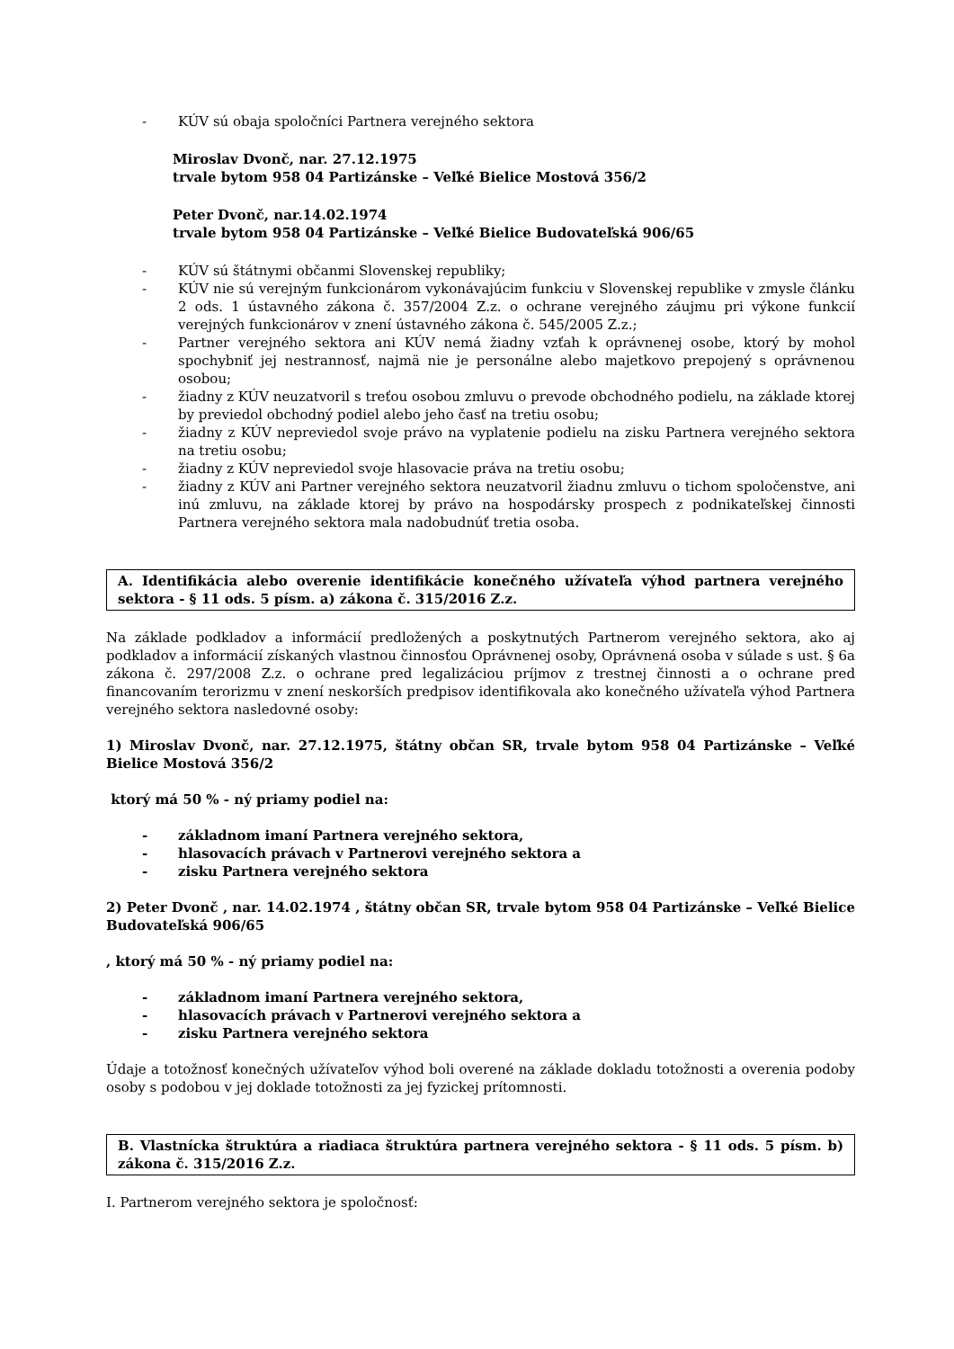- KÚV sú obaja spoločníci Partnera verejného sektora
Miroslav Dvonč, nar. 27.12.1975
trvale bytom 958 04 Partizánske – Veľké Bielice Mostová 356/2
Peter Dvonč, nar.14.02.1974
trvale bytom 958 04 Partizánske – Veľké Bielice Budovateľská 906/65
- KÚV sú štátnymi občanmi Slovenskej republiky;
- KÚV nie sú verejným funkcionárom vykonávajúcim funkciu v Slovenskej republike v zmysle článku 2 ods. 1 ústavného zákona č. 357/2004 Z.z. o ochrane verejného záujmu pri výkone funkcií verejných funkcionárov v znení ústavného zákona č. 545/2005 Z.z.;
- Partner verejného sektora ani KÚV nemá žiadny vzťah k oprávnenej osobe, ktorý by mohol spochybniť jej nestrannosť, najmä nie je personálne alebo majetkovo prepojený s oprávnenou osobou;
- žiadny z KÚV neuzatvoril s treťou osobou zmluvu o prevode obchodného podielu, na základe ktorej by previedol obchodný podiel alebo jeho časť na tretiu osobu;
- žiadny z KÚV nepreviedol svoje právo na vyplatenie podielu na zisku Partnera verejného sektora na tretiu osobu;
- žiadny z KÚV nepreviedol svoje hlasovacie práva na tretiu osobu;
- žiadny z KÚV ani Partner verejného sektora neuzatvoril žiadnu zmluvu o tichom spoločenstve, ani inú zmluvu, na základe ktorej by právo na hospodársky prospech z podnikateľskej činnosti Partnera verejného sektora mala nadobudnúť tretia osoba.
A. Identifikácia alebo overenie identifikácie konečného užívateľa výhod partnera verejného sektora - § 11 ods. 5 písm. a) zákona č. 315/2016 Z.z.
Na základe podkladov a informácií predložených a poskytnutých Partnerom verejného sektora, ako aj podkladov a informácií získaných vlastnou činnosťou Oprávnenej osoby, Oprávnená osoba v súlade s ust. § 6a zákona č. 297/2008 Z.z. o ochrane pred legalizáciou príjmov z trestnej činnosti a o ochrane pred financovaním terorizmu v znení neskorších predpisov identifikovala ako konečného užívateľa výhod Partnera verejného sektora nasledovné osoby:
1) Miroslav Dvonč, nar. 27.12.1975, štátny občan SR, trvale bytom 958 04 Partizánske – Veľké Bielice Mostová 356/2
ktorý má 50 % - ný priamy podiel na:
- základnom imaní Partnera verejného sektora,
- hlasovacích právach v Partnerovi verejného sektora a
- zisku Partnera verejného sektora
2) Peter Dvonč , nar. 14.02.1974 , štátny občan SR, trvale bytom 958 04 Partizánske – Veľké Bielice Budovateľská 906/65
, ktorý má 50 % - ný priamy podiel na:
- základnom imaní Partnera verejného sektora,
- hlasovacích právach v Partnerovi verejného sektora a
- zisku Partnera verejného sektora
Údaje a totožnosť konečných užívateľov výhod boli overené na základe dokladu totožnosti a overenia podoby osoby s podobou v jej doklade totožnosti za jej fyzickej prítomnosti.
B. Vlastnícka štruktúra a riadiaca štruktúra partnera verejného sektora - § 11 ods. 5 písm. b) zákona č. 315/2016 Z.z.
I. Partnerom verejného sektora je spoločnosť: